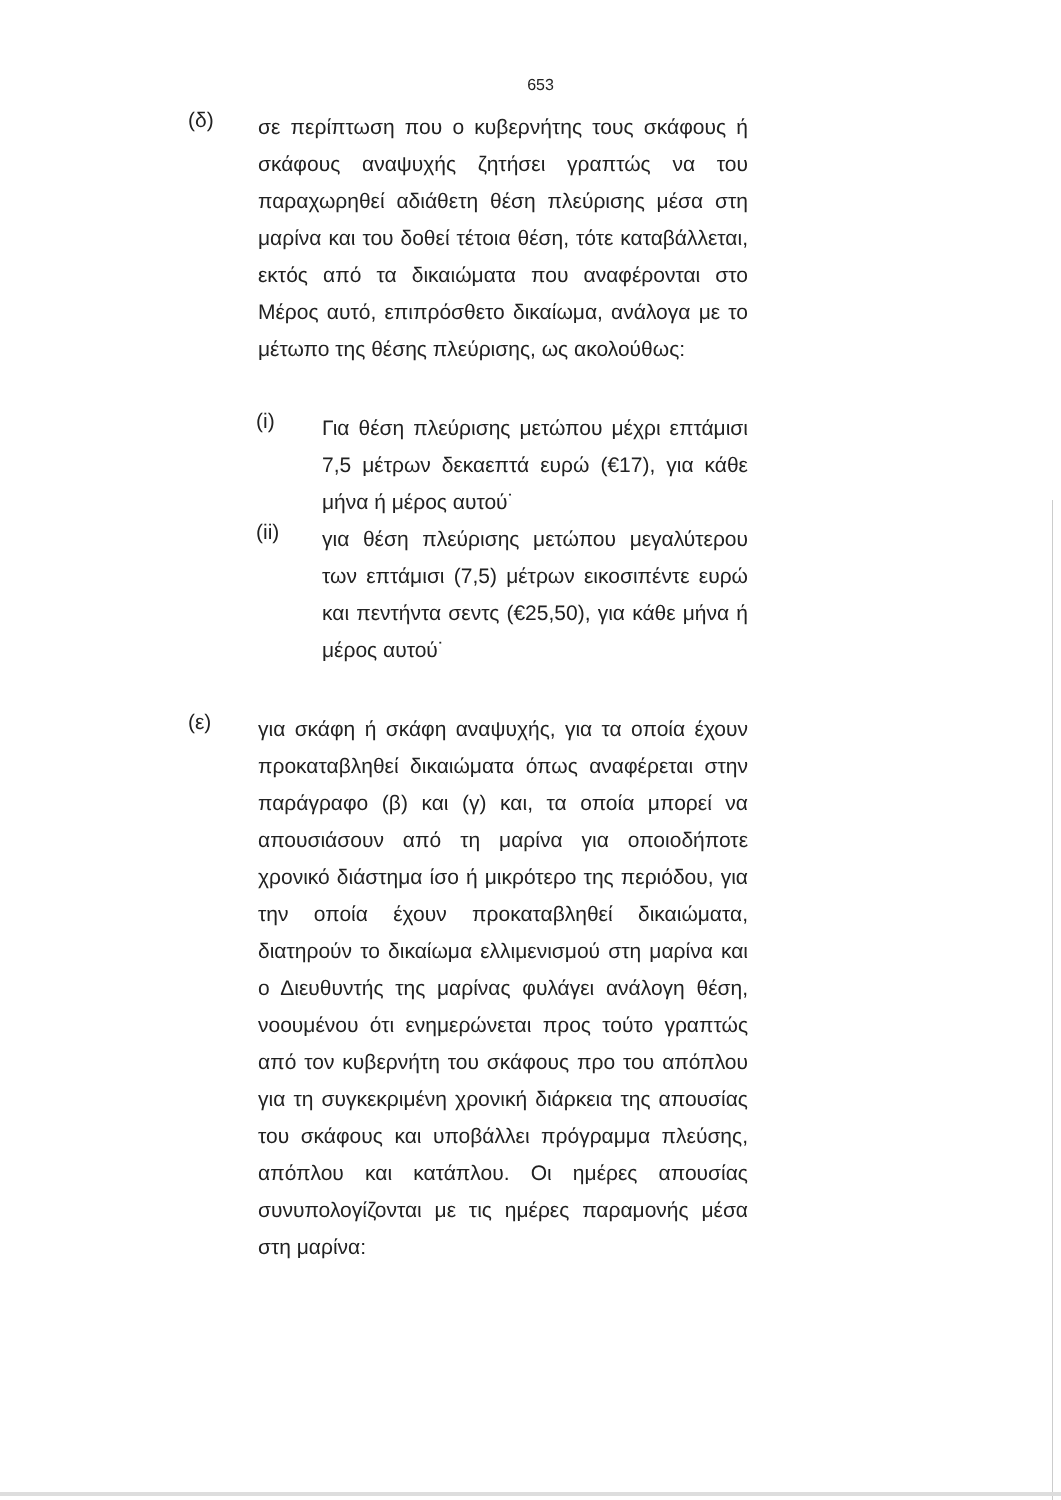653
(δ)
σε περίπτωση που ο κυβερνήτης τους σκάφους ή σκάφους αναψυχής ζητήσει γραπτώς να του παραχωρηθεί αδιάθετη θέση πλεύρισης μέσα στη μαρίνα και του δοθεί τέτοια θέση, τότε καταβάλλεται, εκτός από τα δικαιώματα που αναφέρονται στο Μέρος αυτό, επιπρόσθετο δικαίωμα, ανάλογα με το μέτωπο της θέσης πλεύρισης, ως ακολούθως:
(i)
Για θέση πλεύρισης μετώπου μέχρι επτάμισι 7,5 μέτρων δεκαεπτά ευρώ (€17), για κάθε μήνα ή μέρος αυτού˙
(ii)
για θέση πλεύρισης μετώπου μεγαλύτερου των επτάμισι (7,5) μέτρων εικοσιπέντε ευρώ και πεντήντα σεντς (€25,50), για κάθε μήνα ή μέρος αυτού˙
(ε)
για σκάφη ή σκάφη αναψυχής, για τα οποία έχουν προκαταβληθεί δικαιώματα όπως αναφέρεται στην παράγραφο (β) και (γ) και, τα οποία μπορεί να απουσιάσουν από τη μαρίνα για οποιοδήποτε χρονικό διάστημα ίσο ή μικρότερο της περιόδου, για την οποία έχουν προκαταβληθεί δικαιώματα, διατηρούν το δικαίωμα ελλιμενισμού στη μαρίνα και ο Διευθυντής της μαρίνας φυλάγει ανάλογη θέση, νοουμένου ότι ενημερώνεται προς τούτο γραπτώς από τον κυβερνήτη του σκάφους προ του απόπλου για τη συγκεκριμένη χρονική διάρκεια της απουσίας του σκάφους και υποβάλλει πρόγραμμα πλεύσης, απόπλου και κατάπλου. Οι ημέρες απουσίας συνυπολογίζονται με τις ημέρες παραμονής μέσα στη μαρίνα: